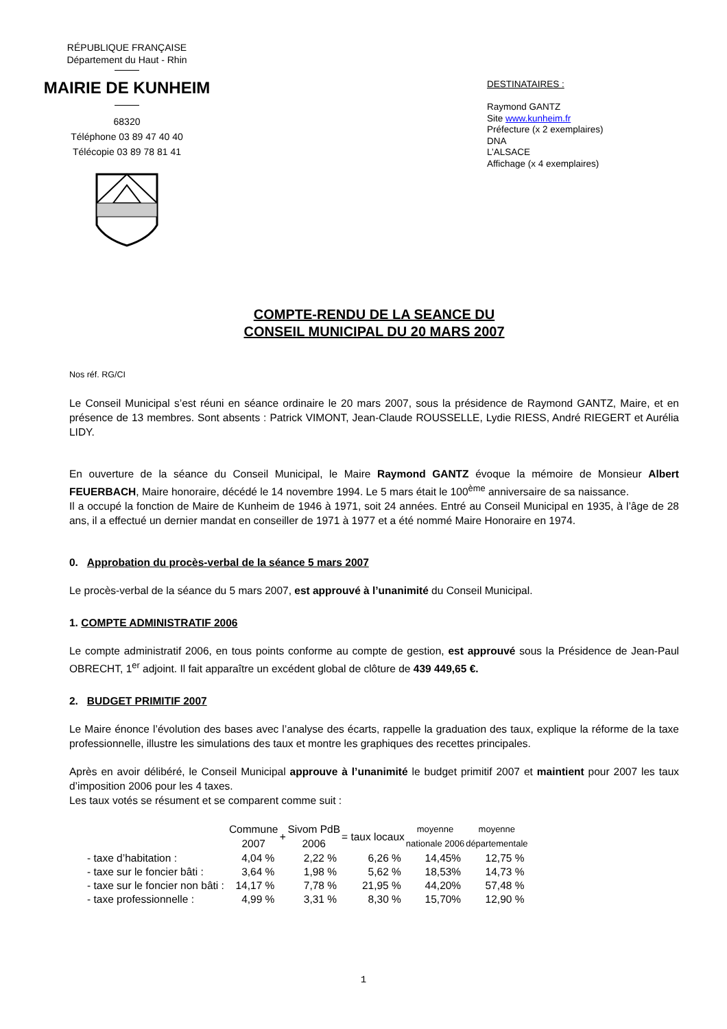RÉPUBLIQUE FRANÇAISE
Département du Haut - Rhin
MAIRIE DE KUNHEIM
68320
Téléphone 03 89 47 40 40
Télécopie 03 89 78 81 41
DESTINATAIRES :
Raymond GANTZ
Site www.kunheim.fr
Préfecture (x 2 exemplaires)
DNA
L’ALSACE
Affichage (x 4 exemplaires)
COMPTE-RENDU DE LA SEANCE DU
CONSEIL MUNICIPAL DU 20 MARS 2007
Nos réf. RG/CI
Le Conseil Municipal s’est réuni en séance ordinaire le 20 mars 2007, sous la présidence de Raymond GANTZ, Maire, et en présence de 13 membres. Sont absents : Patrick VIMONT, Jean-Claude ROUSSELLE, Lydie RIESS, André RIEGERT et Aurélia LIDY.
En ouverture de la séance du Conseil Municipal, le Maire Raymond GANTZ évoque la mémoire de Monsieur Albert FEUERBACH, Maire honoraire, décédé le 14 novembre 1994. Le 5 mars était le 100<sup>ème</sup> anniversaire de sa naissance.
Il a occupé la fonction de Maire de Kunheim de 1946 à 1971, soit 24 années. Entré au Conseil Municipal en 1935, à l’âge de 28 ans, il a effectué un dernier mandat en conseiller de 1971 à 1977 et a été nommé Maire Honoraire en 1974.
0. Approbation du procès-verbal de la séance 5 mars 2007
Le procès-verbal de la séance du 5 mars 2007, est approuvé à l’unanimité du Conseil Municipal.
1. COMPTE ADMINISTRATIF 2006
Le compte administratif 2006, en tous points conforme au compte de gestion, est approuvé sous la Présidence de Jean-Paul OBRECHT, 1<sup>er</sup> adjoint. Il fait apparaître un excédent global de clôture de 439 449,65 €.
2. BUDGET PRIMITIF 2007
Le Maire énonce l’évolution des bases avec l’analyse des écarts, rappelle la graduation des taux, explique la réforme de la taxe professionnelle, illustre les simulations des taux et montre les graphiques des recettes principales.
Après en avoir délibéré, le Conseil Municipal approuve à l’unanimité le budget primitif 2007 et maintient pour 2007 les taux d’imposition 2006 pour les 4 taxes.
Les taux votés se résument et se comparent comme suit :
| | Commune 2007 | + | Sivom PdB 2006 | = taux locaux | moyenne nationale 2006 | moyenne départementale |
| --- | --- | --- | --- | --- | --- | --- |
| - taxe d’habitation : | 4,04 % | | 2,22 % | 6,26 % | 14,45% | 12,75 % |
| - taxe sur le foncier bâti : | 3,64 % | | 1,98 % | 5,62 % | 18,53% | 14,73 % |
| - taxe sur le foncier non bâti : | 14,17 % | | 7,78 % | 21,95 % | 44,20% | 57,48 % |
| - taxe professionnelle : | 4,99 % | | 3,31 % | 8,30 % | 15,70% | 12,90 % |
1